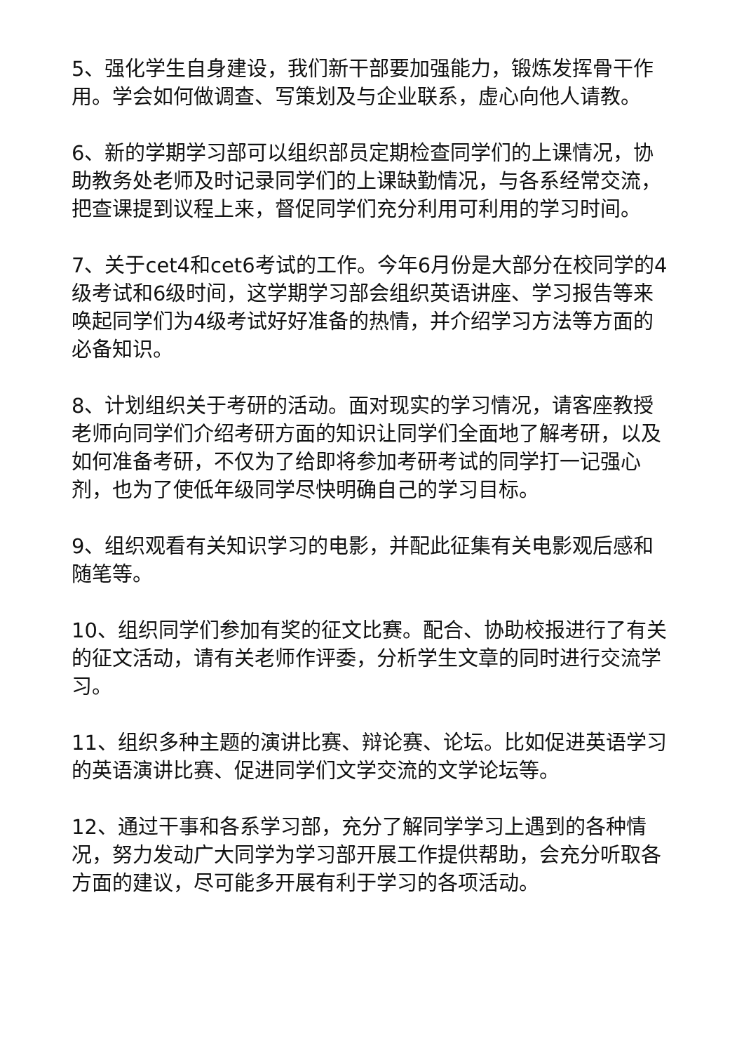5、强化学生自身建设，我们新干部要加强能力，锻炼发挥骨干作用。学会如何做调查、写策划及与企业联系，虚心向他人请教。
6、新的学期学习部可以组织部员定期检查同学们的上课情况，协助教务处老师及时记录同学们的上课缺勤情况，与各系经常交流，把查课提到议程上来，督促同学们充分利用可利用的学习时间。
7、关于cet4和cet6考试的工作。今年6月份是大部分在校同学的4级考试和6级时间，这学期学习部会组织英语讲座、学习报告等来唤起同学们为4级考试好好准备的热情，并介绍学习方法等方面的必备知识。
8、计划组织关于考研的活动。面对现实的学习情况，请客座教授老师向同学们介绍考研方面的知识让同学们全面地了解考研，以及如何准备考研，不仅为了给即将参加考研考试的同学打一记强心剂，也为了使低年级同学尽快明确自己的学习目标。
9、组织观看有关知识学习的电影，并配此征集有关电影观后感和随笔等。
10、组织同学们参加有奖的征文比赛。配合、协助校报进行了有关的征文活动，请有关老师作评委，分析学生文章的同时进行交流学习。
11、组织多种主题的演讲比赛、辩论赛、论坛。比如促进英语学习的英语演讲比赛、促进同学们文学交流的文学论坛等。
12、通过干事和各系学习部，充分了解同学学习上遇到的各种情况，努力发动广大同学为学习部开展工作提供帮助，会充分听取各方面的建议，尽可能多开展有利于学习的各项活动。